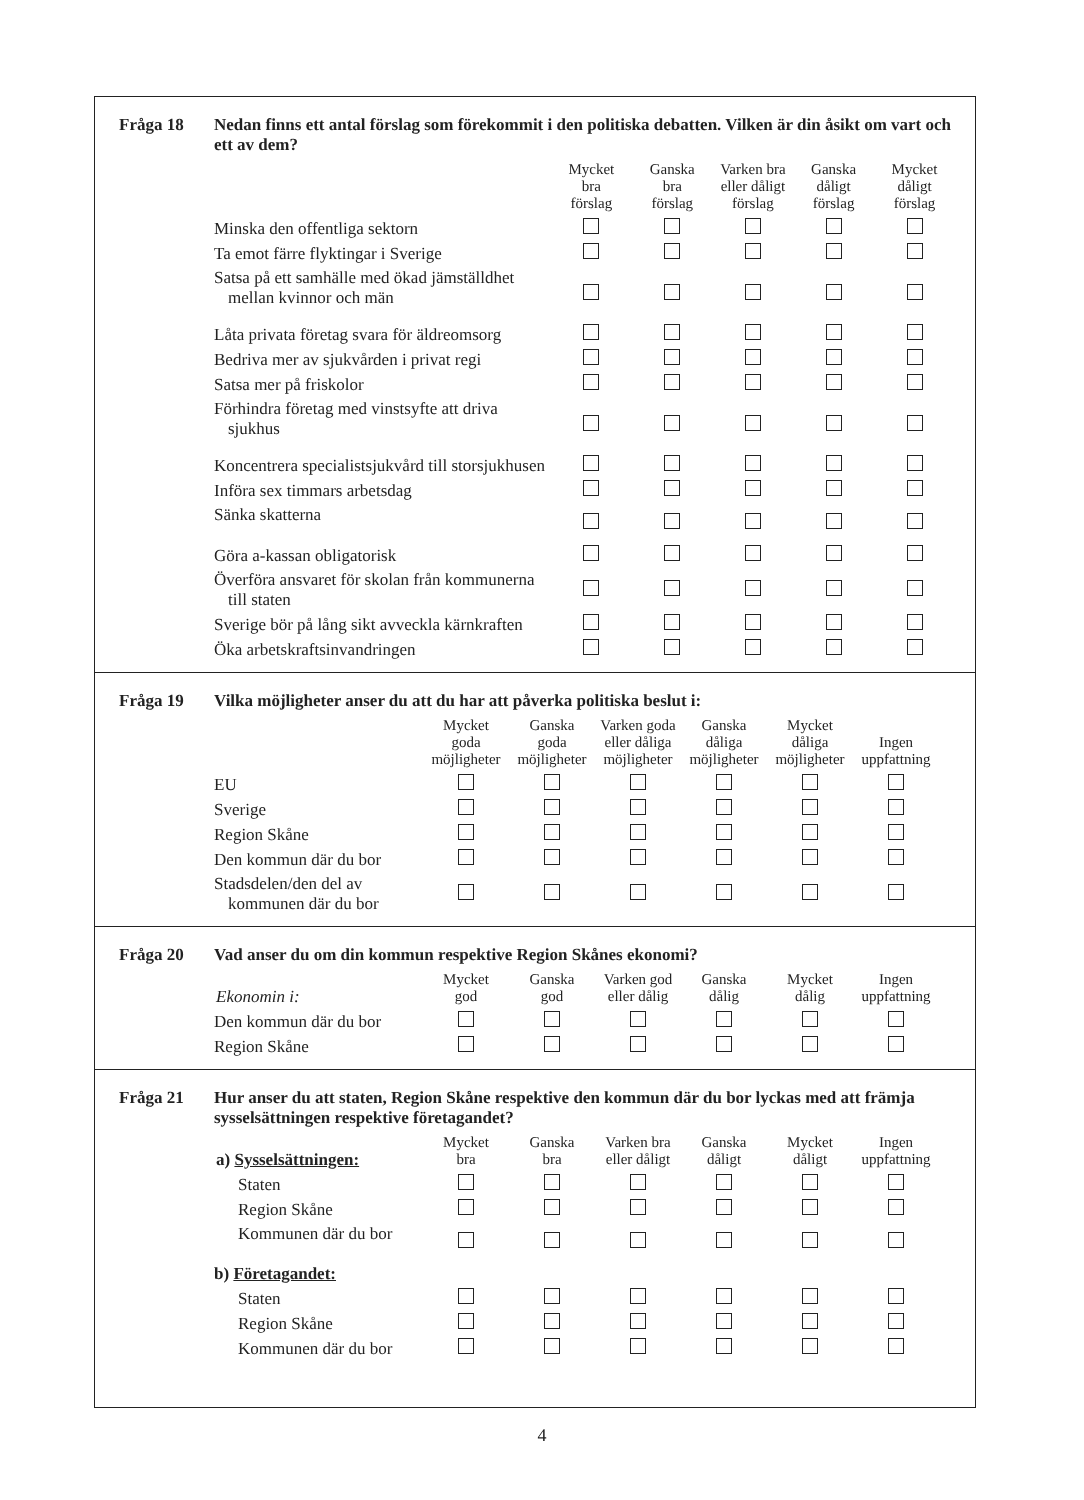Fråga 18 Nedan finns ett antal förslag som förekommit i den politiska debatten. Vilken är din åsikt om vart och ett av dem?
| | Mycket bra förslag | Ganska bra förslag | Varken bra eller dåligt förslag | Ganska dåligt förslag | Mycket dåligt förslag |
| --- | --- | --- | --- | --- | --- |
| Minska den offentliga sektorn | | | | | |
| Ta emot färre flyktingar i Sverige | | | | | |
| Satsa på ett samhälle med ökad jämställdhet mellan kvinnor och män | | | | | |
| Låta privata företag svara för äldreomsorg | | | | | |
| Bedriva mer av sjukvården i privat regi | | | | | |
| Satsa mer på friskolor | | | | | |
| Förhindra företag med vinstsyfte att driva sjukhus | | | | | |
| Koncentrera specialistsjukvård till storsjukhusen | | | | | |
| Införa sex timmars arbetsdag | | | | | |
| Sänka skatterna | | | | | |
| Göra a-kassan obligatorisk | | | | | |
| Överföra ansvaret för skolan från kommunerna till staten | | | | | |
| Sverige bör på lång sikt avveckla kärnkraften | | | | | |
| Öka arbetskraftsinvandringen | | | | | |
Fråga 19 Vilka möjligheter anser du att du har att påverka politiska beslut i:
| | Mycket goda möjligheter | Ganska goda möjligheter | Varken goda eller dåliga möjligheter | Ganska dåliga möjligheter | Mycket dåliga möjligheter | Ingen uppfattning |
| --- | --- | --- | --- | --- | --- | --- |
| EU | | | | | | |
| Sverige | | | | | | |
| Region Skåne | | | | | | |
| Den kommun där du bor | | | | | | |
| Stadsdelen/den del av kommunen där du bor | | | | | | |
Fråga 20 Vad anser du om din kommun respektive Region Skånes ekonomi?
| Ekonomin i: | Mycket god | Ganska god | Varken god eller dålig | Ganska dålig | Mycket dålig | Ingen uppfattning |
| --- | --- | --- | --- | --- | --- | --- |
| Den kommun där du bor | | | | | | |
| Region Skåne | | | | | | |
Fråga 21 Hur anser du att staten, Region Skåne respektive den kommun där du bor lyckas med att främja sysselsättningen respektive företagandet?
| a) Sysselsättningen: | Mycket bra | Ganska bra | Varken bra eller dåligt | Ganska dåligt | Mycket dåligt | Ingen uppfattning |
| --- | --- | --- | --- | --- | --- | --- |
| Staten | | | | | | |
| Region Skåne | | | | | | |
| Kommunen där du bor | | | | | | |
| b) Företagandet: | | | | | | |
| Staten | | | | | | |
| Region Skåne | | | | | | |
| Kommunen där du bor | | | | | | |
4